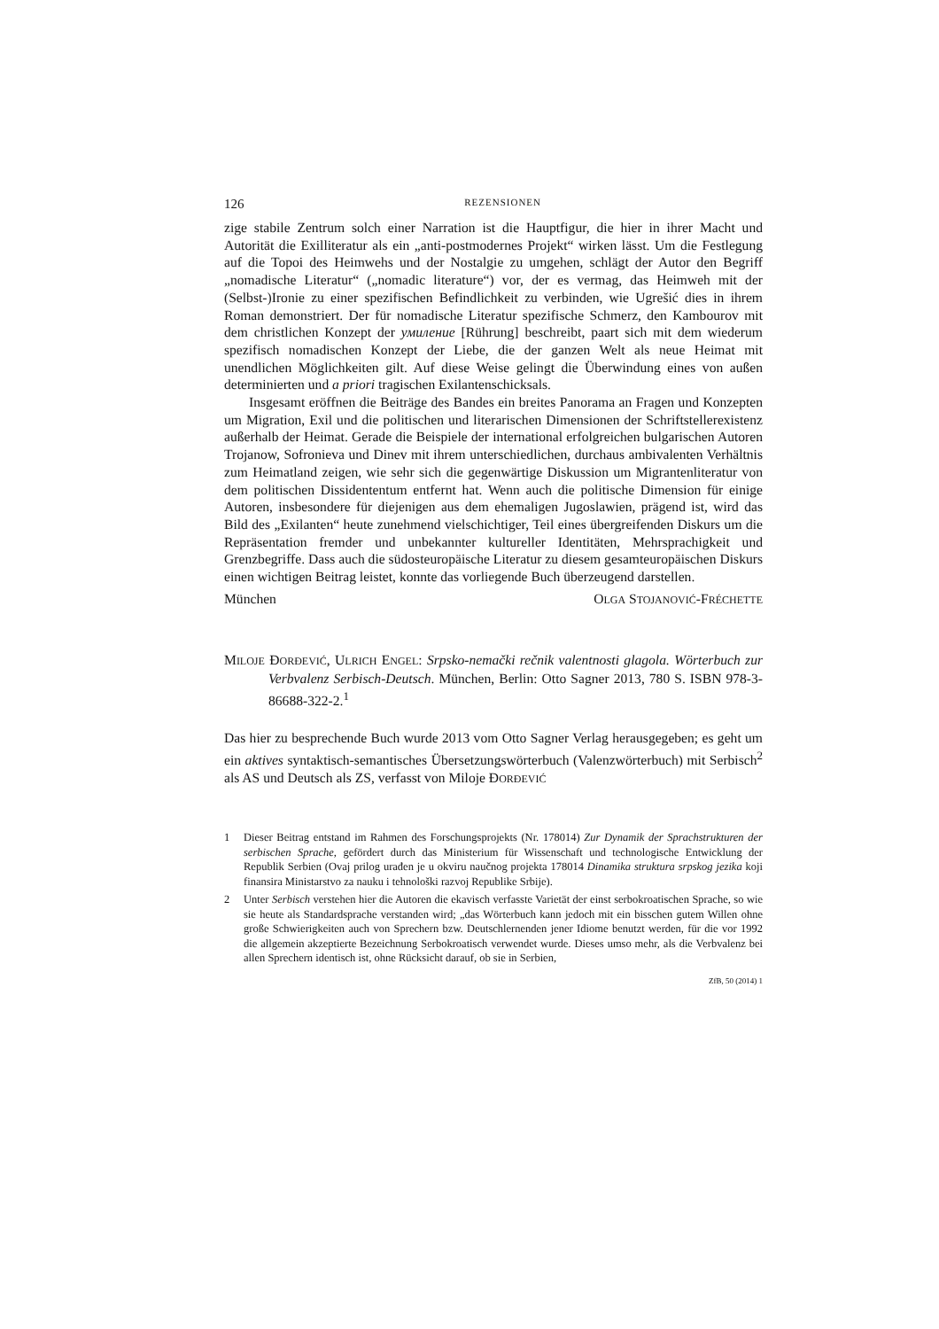126 REZENSIONEN
zige stabile Zentrum solch einer Narration ist die Hauptfigur, die hier in ihrer Macht und Autorität die Exilliteratur als ein „anti-postmodernes Projekt“ wirken lässt. Um die Festlegung auf die Topoi des Heimwehs und der Nostalgie zu umgehen, schlägt der Autor den Begriff „nomadische Literatur“ („nomadic literature“) vor, der es vermag, das Heimweh mit der (Selbst-)Ironie zu einer spezifischen Befindlichkeit zu verbinden, wie Ugrešić dies in ihrem Roman demonstriert. Der für nomadische Literatur spezifische Schmerz, den Kambourov mit dem christlichen Konzept der умиление [Rührung] beschreibt, paart sich mit dem wiederum spezifisch nomadischen Konzept der Liebe, die der ganzen Welt als neue Heimat mit unendlichen Möglichkeiten gilt. Auf diese Weise gelingt die Überwindung eines von außen determinierten und a priori tragischen Exilantenschicksals.
Insgesamt eröffnen die Beiträge des Bandes ein breites Panorama an Fragen und Konzepten um Migration, Exil und die politischen und literarischen Dimensionen der Schriftstellerexistenz außerhalb der Heimat. Gerade die Beispiele der international erfolgreichen bulgarischen Autoren Trojanow, Sofronieva und Dinev mit ihrem unterschiedlichen, durchaus ambivalenten Verhältnis zum Heimatland zeigen, wie sehr sich die gegenwärtige Diskussion um Migrantenliteratur von dem politischen Dissidententum entfernt hat. Wenn auch die politische Dimension für einige Autoren, insbesondere für diejenigen aus dem ehemaligen Jugoslawien, prägend ist, wird das Bild des „Exilanten“ heute zunehmend vielschichtiger, Teil eines übergreifenden Diskurs um die Repräsentation fremder und unbekannter kultureller Identitäten, Mehrsprachigkeit und Grenzbegriffe. Dass auch die südosteuropäische Literatur zu diesem gesamteuropäischen Diskurs einen wichtigen Beitrag leistet, konnte das vorliegende Buch überzeugend darstellen.
München OLGA STOJANOVIĆ-FRÉCHETTE
MILOJE ĐORĐEVIĆ, ULRICH ENGEL: Srpsko-nemački rečnik valentnosti glagola. Wörterbuch zur Verbvalenz Serbisch-Deutsch. München, Berlin: Otto Sagner 2013, 780 S. ISBN 978-3-86688-322-2.<sup>1</sup>
Das hier zu besprechende Buch wurde 2013 vom Otto Sagner Verlag herausgegeben; es geht um ein aktives syntaktisch-semantisches Übersetzungswörterbuch (Valenzwörterbuch) mit Serbisch<sup>2</sup> als AS und Deutsch als ZS, verfasst von Miloje ĐORĐEVIĆ
1 Dieser Beitrag entstand im Rahmen des Forschungsprojekts (Nr. 178014) Zur Dynamik der Sprachstrukturen der serbischen Sprache, gefördert durch das Ministerium für Wissenschaft und technologische Entwicklung der Republik Serbien (Ovaj prilog urađen je u okviru naučnog projekta 178014 Dinamika struktura srpskog jezika koji finansira Ministarstvo za nauku i tehnološki razvoj Republike Srbije).
2 Unter Serbisch verstehen hier die Autoren die ekavisch verfasste Varietät der einst serbokroatischen Sprache, so wie sie heute als Standardsprache verstanden wird; „das Wörterbuch kann jedoch mit ein bisschen gutem Willen ohne große Schwierigkeiten auch von Sprechern bzw. Deutschlernenden jener Idiome benutzt werden, für die vor 1992 die allgemein akzeptierte Bezeichnung Serbokroatisch verwendet wurde. Dieses umso mehr, als die Verbvalenz bei allen Sprechern identisch ist, ohne Rücksicht darauf, ob sie in Serbien,
ZfB, 50 (2014) 1